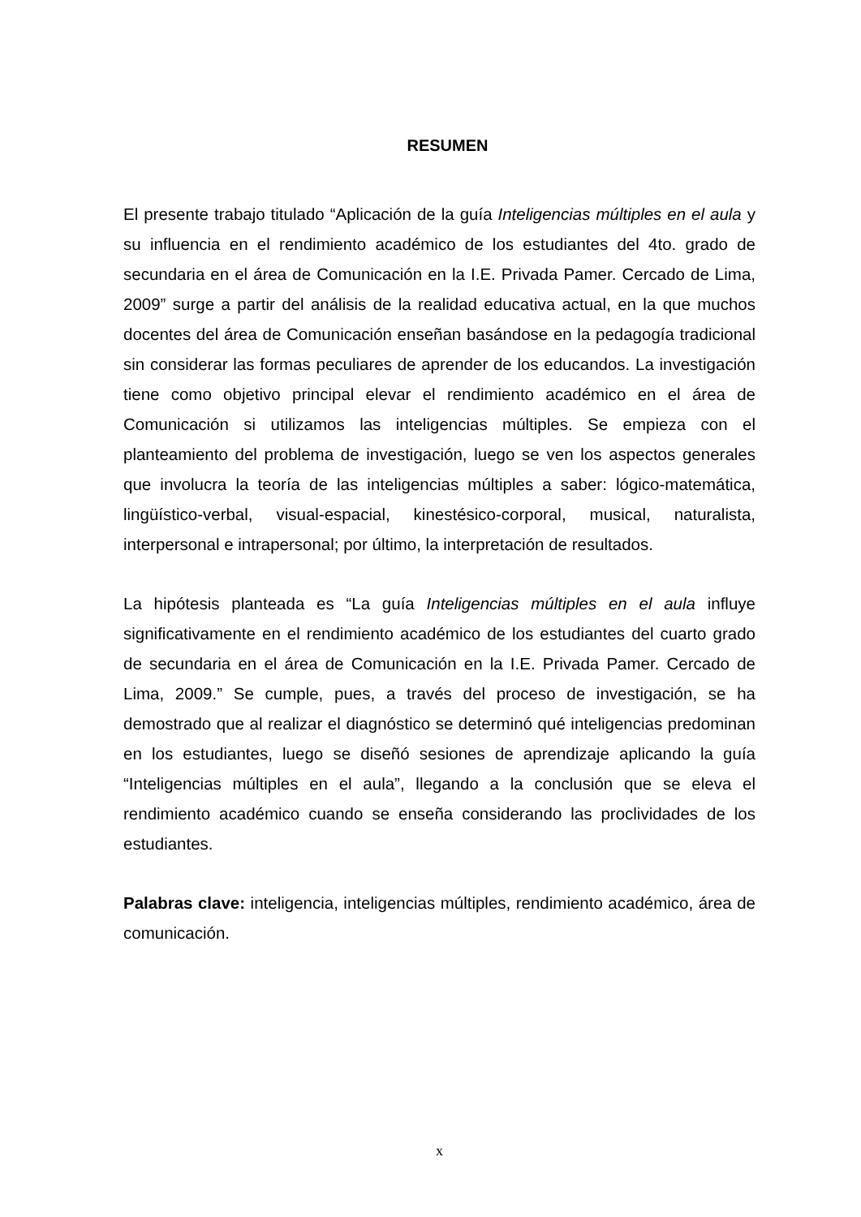RESUMEN
El presente trabajo titulado “Aplicación de la guía Inteligencias múltiples en el aula y su influencia en el rendimiento académico de los estudiantes del 4to. grado de secundaria en el área de Comunicación en la I.E. Privada Pamer. Cercado de Lima, 2009” surge a partir del análisis de la realidad educativa actual, en la que muchos docentes del área de Comunicación enseñan basándose en la pedagogía tradicional sin considerar las formas peculiares de aprender de los educandos. La investigación tiene como objetivo principal elevar el rendimiento académico en el área de Comunicación si utilizamos las inteligencias múltiples. Se empieza con el planteamiento del problema de investigación, luego se ven los aspectos generales que involucra la teoría de las inteligencias múltiples a saber: lógico-matemática, lingüístico-verbal, visual-espacial, kinestésico-corporal, musical, naturalista, interpersonal e intrapersonal; por último, la interpretación de resultados.
La hipótesis planteada es “La guía Inteligencias múltiples en el aula influye significativamente en el rendimiento académico de los estudiantes del cuarto grado de secundaria en el área de Comunicación en la I.E. Privada Pamer. Cercado de Lima, 2009.” Se cumple, pues, a través del proceso de investigación, se ha demostrado que al realizar el diagnóstico se determinó qué inteligencias predominan en los estudiantes, luego se diseñó sesiones de aprendizaje aplicando la guía “Inteligencias múltiples en el aula”, llegando a la conclusión que se eleva el rendimiento académico cuando se enseña considerando las proclividades de los estudiantes.
Palabras clave: inteligencia, inteligencias múltiples, rendimiento académico, área de comunicación.
x